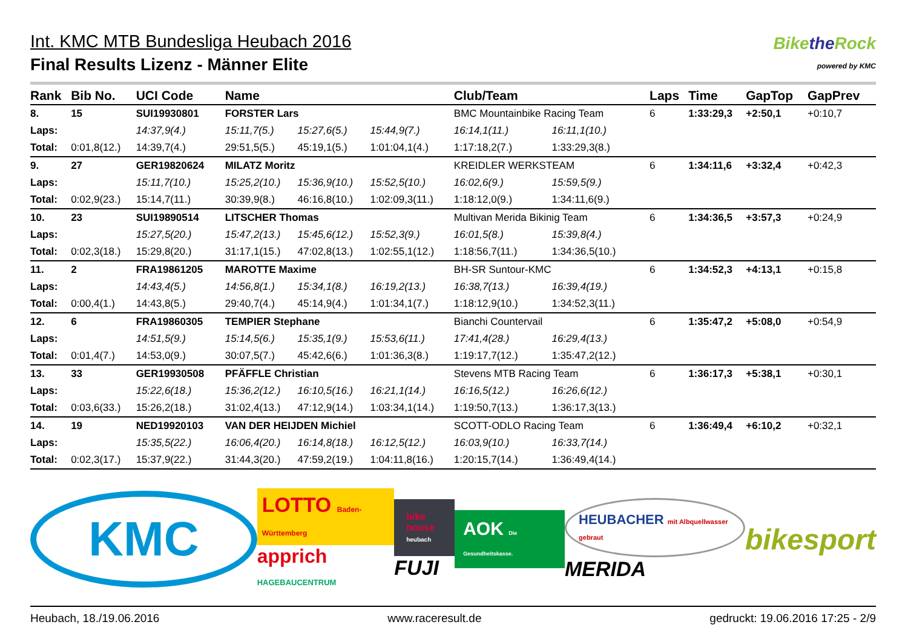Int. KMC MTB Bundesliga Heubach 2016
Final Results Lizenz - Männer Elite
Bikethe Rock
powered by KMC
| Rank | Bib No. | UCI Code | Name | | | Club/Team | | Laps | Time | GapTop | GapPrev |
| --- | --- | --- | --- | --- | --- | --- | --- | --- | --- | --- | --- |
| 8. | 15 | SUI19930801 | FORSTER Lars | | | BMC Mountainbike Racing Team | | 6 | 1:33:29,3 | +2:50,1 | +0:10,7 |
| Laps: | | 14:37,9(4.) | 15:11,7(5.) | 15:27,6(5.) | 15:44,9(7.) | 16:14,1(11.) | 16:11,1(10.) | | | | |
| Total: | 0:01,8(12.) | 14:39,7(4.) | 29:51,5(5.) | 45:19,1(5.) | 1:01:04,1(4.) | 1:17:18,2(7.) | 1:33:29,3(8.) | | | | |
| 9. | 27 | GER19820624 | MILATZ Moritz | | | KREIDLER WERKSTEAM | | 6 | 1:34:11,6 | +3:32,4 | +0:42,3 |
| Laps: | | 15:11,7(10.) | 15:25,2(10.) | 15:36,9(10.) | 15:52,5(10.) | 16:02,6(9.) | 15:59,5(9.) | | | | |
| Total: | 0:02,9(23.) | 15:14,7(11.) | 30:39,9(8.) | 46:16,8(10.) | 1:02:09,3(11.) | 1:18:12,0(9.) | 1:34:11,6(9.) | | | | |
| 10. | 23 | SUI19890514 | LITSCHER Thomas | | | Multivan Merida Bikinig Team | | 6 | 1:34:36,5 | +3:57,3 | +0:24,9 |
| Laps: | | 15:27,5(20.) | 15:47,2(13.) | 15:45,6(12.) | 15:52,3(9.) | 16:01,5(8.) | 15:39,8(4.) | | | | |
| Total: | 0:02,3(18.) | 15:29,8(20.) | 31:17,1(15.) | 47:02,8(13.) | 1:02:55,1(12.) | 1:18:56,7(11.) | 1:34:36,5(10.) | | | | |
| 11. | 2 | FRA19861205 | MAROTTE Maxime | | | BH-SR Suntour-KMC | | 6 | 1:34:52,3 | +4:13,1 | +0:15,8 |
| Laps: | | 14:43,4(5.) | 14:56,8(1.) | 15:34,1(8.) | 16:19,2(13.) | 16:38,7(13.) | 16:39,4(19.) | | | | |
| Total: | 0:00,4(1.) | 14:43,8(5.) | 29:40,7(4.) | 45:14,9(4.) | 1:01:34,1(7.) | 1:18:12,9(10.) | 1:34:52,3(11.) | | | | |
| 12. | 6 | FRA19860305 | TEMPIER Stephane | | | Bianchi Countervail | | 6 | 1:35:47,2 | +5:08,0 | +0:54,9 |
| Laps: | | 14:51,5(9.) | 15:14,5(6.) | 15:35,1(9.) | 15:53,6(11.) | 17:41,4(28.) | 16:29,4(13.) | | | | |
| Total: | 0:01,4(7.) | 14:53,0(9.) | 30:07,5(7.) | 45:42,6(6.) | 1:01:36,3(8.) | 1:19:17,7(12.) | 1:35:47,2(12.) | | | | |
| 13. | 33 | GER19930508 | PFÄFFLE Christian | | | Stevens MTB Racing Team | | 6 | 1:36:17,3 | +5:38,1 | +0:30,1 |
| Laps: | | 15:22,6(18.) | 15:36,2(12.) | 16:10,5(16.) | 16:21,1(14.) | 16:16,5(12.) | 16:26,6(12.) | | | | |
| Total: | 0:03,6(33.) | 15:26,2(18.) | 31:02,4(13.) | 47:12,9(14.) | 1:03:34,1(14.) | 1:19:50,7(13.) | 1:36:17,3(13.) | | | | |
| 14. | 19 | NED19920103 | VAN DER HEIJDEN Michiel | | | SCOTT-ODLO Racing Team | | 6 | 1:36:49,4 | +6:10,2 | +0:32,1 |
| Laps: | | 15:35,5(22.) | 16:06,4(20.) | 16:14,8(18.) | 16:12,5(12.) | 16:03,9(10.) | 16:33,7(14.) | | | | |
| Total: | 0:02,3(17.) | 15:37,9(22.) | 31:44,3(20.) | 47:59,2(19.) | 1:04:11,8(16.) | 1:20:15,7(14.) | 1:36:49,4(14.) | | | | |
KMC
LOTTO Baden-Württemberg
apprich HAGEBAUCENTRUM
bike house heubach
FUJI
AOK Die Gesundheitskasse.
HEUBACHER mit Albquellwasser gebraut
MERIDA
bikesport
Heubach, 18./19.06.2016 www.raceresult.de gedruckt: 19.06.2016 17:25 - 2/9